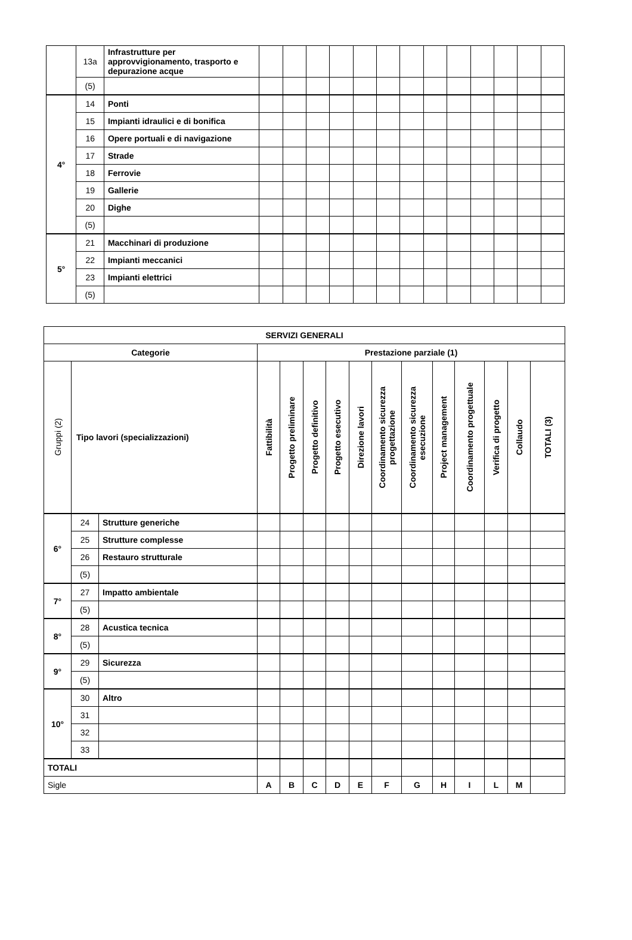| | 13a | Infrastrutture per approvvigionamento, trasporto e depurazione acque | | | | | | | | | | | | | |
| | (5) | | | | | | | | | | | | | | |
| 4° | 14 | Ponti | | | | | | | | | | | | | |
| | 15 | Impianti idraulici e di bonifica | | | | | | | | | | | | | |
| | 16 | Opere portuali e di navigazione | | | | | | | | | | | | | |
| | 17 | Strade | | | | | | | | | | | | | |
| | 18 | Ferrovie | | | | | | | | | | | | | |
| | 19 | Gallerie | | | | | | | | | | | | | |
| | 20 | Dighe | | | | | | | | | | | | | |
| | (5) | | | | | | | | | | | | | | |
| 5° | 21 | Macchinari di produzione | | | | | | | | | | | | | |
| | 22 | Impianti meccanici | | | | | | | | | | | | | |
| | 23 | Impianti elettrici | | | | | | | | | | | | | |
| | (5) | | | | | | | | | | | | | | |
| SERVIZI GENERALI | | | | | | | | | | | | | | |
| Categorie | | | Prestazione parziale (1) | | | | | | | | | | | |
| Gruppi (2) | Tipo lavori (specializzazioni) | | Fattibilità | Progetto preliminare | Progetto definitivo | Progetto esecutivo | Direzione lavori | Coordinamento sicurezza progettazione | Coordinamento sicurezza esecuzione | Project management | Coordinamento progettuale | Verifica di progetto | Collaudo | TOTALI (3) |
| 6° | 24 | Strutture generiche | | | | | | | | | | | | |
| | 25 | Strutture complesse | | | | | | | | | | | | |
| | 26 | Restauro strutturale | | | | | | | | | | | | |
| | (5) | | | | | | | | | | | | | |
| 7° | 27 | Impatto ambientale | | | | | | | | | | | | |
| | (5) | | | | | | | | | | | | | |
| 8° | 28 | Acustica tecnica | | | | | | | | | | | | |
| | (5) | | | | | | | | | | | | | |
| 9° | 29 | Sicurezza | | | | | | | | | | | | |
| | (5) | | | | | | | | | | | | | |
| 10° | 30 | Altro | | | | | | | | | | | | |
| | 31 | | | | | | | | | | | | | |
| | 32 | | | | | | | | | | | | | |
| | 33 | | | | | | | | | | | | | |
| TOTALI | | | | | | | | | | | | | | |
| Sigle | | | A | B | C | D | E | F | G | H | I | L | M | |